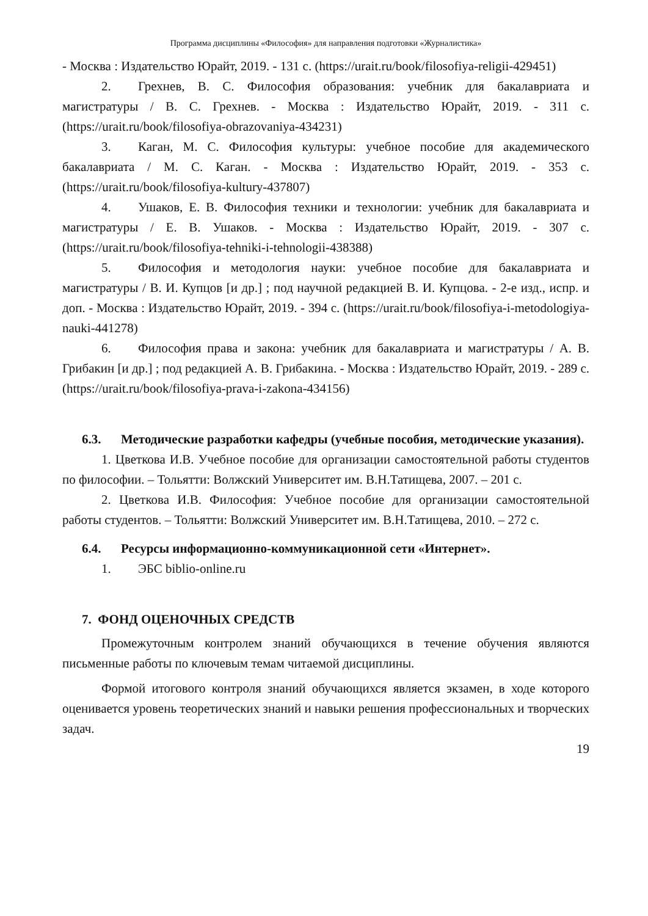Программа дисциплины «Философия» для направления подготовки «Журналистика»
- Москва : Издательство Юрайт, 2019. - 131 с. (https://urait.ru/book/filosofiya-religii-429451)
2. Грехнев, В. С. Философия образования: учебник для бакалавриата и магистратуры / В. С. Грехнев. - Москва : Издательство Юрайт, 2019. - 311 с. (https://urait.ru/book/filosofiya-obrazovaniya-434231)
3. Каган, М. С. Философия культуры: учебное пособие для академического бакалавриата / М. С. Каган. - Москва : Издательство Юрайт, 2019. - 353 с. (https://urait.ru/book/filosofiya-kultury-437807)
4. Ушаков, Е. В. Философия техники и технологии: учебник для бакалавриата и магистратуры / Е. В. Ушаков. - Москва : Издательство Юрайт, 2019. - 307 с. (https://urait.ru/book/filosofiya-tehniki-i-tehnologii-438388)
5. Философия и методология науки: учебное пособие для бакалавриата и магистратуры / В. И. Купцов [и др.] ; под научной редакцией В. И. Купцова. - 2-е изд., испр. и доп. - Москва : Издательство Юрайт, 2019. - 394 с. (https://urait.ru/book/filosofiya-i-metodologiya-nauki-441278)
6. Философия права и закона: учебник для бакалавриата и магистратуры / А. В. Грибакин [и др.] ; под редакцией А. В. Грибакина. - Москва : Издательство Юрайт, 2019. - 289 с. (https://urait.ru/book/filosofiya-prava-i-zakona-434156)
6.3. Методические разработки кафедры (учебные пособия, методические указания).
1. Цветкова И.В. Учебное пособие для организации самостоятельной работы студентов по философии. – Тольятти: Волжский Университет им. В.Н.Татищева, 2007. – 201 с.
2. Цветкова И.В. Философия: Учебное пособие для организации самостоятельной работы студентов. – Тольятти: Волжский Университет им. В.Н.Татищева, 2010. – 272 с.
6.4. Ресурсы информационно-коммуникационной сети «Интернет».
1. ЭБС biblio-online.ru
7. ФОНД ОЦЕНОЧНЫХ СРЕДСТВ
Промежуточным контролем знаний обучающихся в течение обучения являются письменные работы по ключевым темам читаемой дисциплины.
Формой итогового контроля знаний обучающихся является экзамен, в ходе которого оценивается уровень теоретических знаний и навыки решения профессиональных и творческих задач.
19